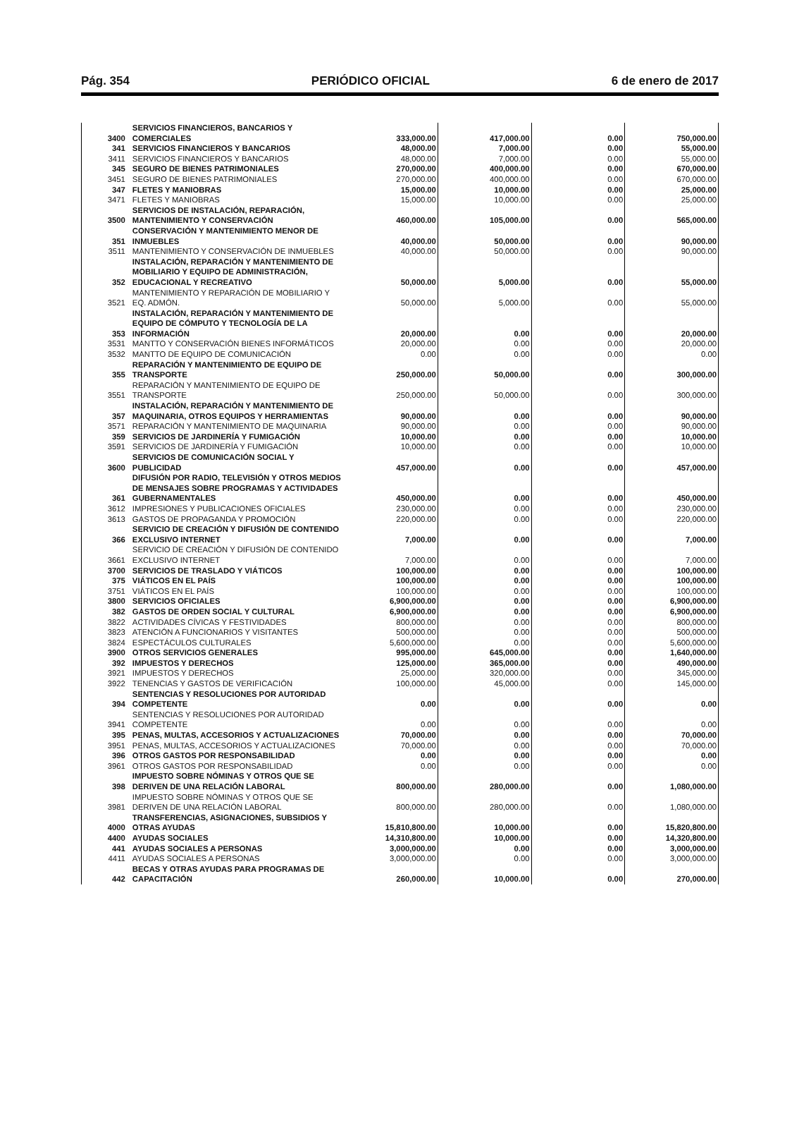Pág. 354 PERIÓDICO OFICIAL 6 de enero de 2017
| 3400 | SERVICIOS FINANCIEROS, BANCARIOS Y COMERCIALES | 333,000.00 | 417,000.00 | 0.00 | 750,000.00 |
| 341 | SERVICIOS FINANCIEROS Y BANCARIOS | 48,000.00 | 7,000.00 | 0.00 | 55,000.00 |
| 3411 | SERVICIOS FINANCIEROS Y BANCARIOS | 48,000.00 | 7,000.00 | 0.00 | 55,000.00 |
| 345 | SEGURO DE BIENES PATRIMONIALES | 270,000.00 | 400,000.00 | 0.00 | 670,000.00 |
| 3451 | SEGURO DE BIENES PATRIMONIALES | 270,000.00 | 400,000.00 | 0.00 | 670,000.00 |
| 347 | FLETES Y MANIOBRAS | 15,000.00 | 10,000.00 | 0.00 | 25,000.00 |
| 3471 | FLETES Y MANIOBRAS | 15,000.00 | 10,000.00 | 0.00 | 25,000.00 |
| 3500 | SERVICIOS DE INSTALACIÓN, REPARACIÓN, MANTENIMIENTO Y CONSERVACIÓN | 460,000.00 | 105,000.00 | 0.00 | 565,000.00 |
| 351 | CONSERVACIÓN Y MANTENIMIENTO MENOR DE INMUEBLES | 40,000.00 | 50,000.00 | 0.00 | 90,000.00 |
| 3511 | MANTENIMIENTO Y CONSERVACIÓN DE INMUEBLES | 40,000.00 | 50,000.00 | 0.00 | 90,000.00 |
| 352 | INSTALACIÓN, REPARACIÓN Y MANTENIMIENTO DE MOBILIARIO Y EQUIPO DE ADMINISTRACIÓN, EDUCACIONAL Y RECREATIVO | 50,000.00 | 5,000.00 | 0.00 | 55,000.00 |
| 3521 | MANTENIMIENTO Y REPARACIÓN DE MOBILIARIO Y EQ. ADMÓN. | 50,000.00 | 5,000.00 | 0.00 | 55,000.00 |
| 353 | INSTALACIÓN, REPARACIÓN Y MANTENIMIENTO DE EQUIPO DE CÓMPUTO Y TECNOLOGÍA DE LA INFORMACIÓN | 20,000.00 | 0.00 | 0.00 | 20,000.00 |
| 3531 | MANTTO Y CONSERVACIÓN BIENES INFORMÁTICOS | 20,000.00 | 0.00 | 0.00 | 20,000.00 |
| 3532 | MANTTO DE EQUIPO DE COMUNICACIÓN | 0.00 | 0.00 | 0.00 | 0.00 |
| 355 | REPARACIÓN Y MANTENIMIENTO DE EQUIPO DE TRANSPORTE | 250,000.00 | 50,000.00 | 0.00 | 300,000.00 |
| 3551 | REPARACIÓN Y MANTENIMIENTO DE EQUIPO DE TRANSPORTE | 250,000.00 | 50,000.00 | 0.00 | 300,000.00 |
| 357 | INSTALACIÓN, REPARACIÓN Y MANTENIMIENTO DE MAQUINARIA, OTROS EQUIPOS Y HERRAMIENTAS | 90,000.00 | 0.00 | 0.00 | 90,000.00 |
| 3571 | REPARACIÓN Y MANTENIMIENTO DE MAQUINARIA | 90,000.00 | 0.00 | 0.00 | 90,000.00 |
| 359 | SERVICIOS DE JARDINERÍA Y FUMIGACIÓN | 10,000.00 | 0.00 | 0.00 | 10,000.00 |
| 3591 | SERVICIOS DE JARDINERÍA Y FUMIGACIÓN | 10,000.00 | 0.00 | 0.00 | 10,000.00 |
| 3600 | SERVICIOS DE COMUNICACIÓN SOCIAL Y PUBLICIDAD | 457,000.00 | 0.00 | 0.00 | 457,000.00 |
| 361 | DIFUSIÓN POR RADIO, TELEVISIÓN Y OTROS MEDIOS DE MENSAJES SOBRE PROGRAMAS Y ACTIVIDADES GUBERNAMENTALES | 450,000.00 | 0.00 | 0.00 | 450,000.00 |
| 3612 | IMPRESIONES Y PUBLICACIONES OFICIALES | 230,000.00 | 0.00 | 0.00 | 230,000.00 |
| 3613 | GASTOS DE PROPAGANDA Y PROMOCIÓN | 220,000.00 | 0.00 | 0.00 | 220,000.00 |
| 366 | SERVICIO DE CREACIÓN Y DIFUSIÓN DE CONTENIDO EXCLUSIVO INTERNET | 7,000.00 | 0.00 | 0.00 | 7,000.00 |
| 3661 | SERVICIO DE CREACIÓN Y DIFUSIÓN DE CONTENIDO EXCLUSIVO INTERNET | 7,000.00 | 0.00 | 0.00 | 7,000.00 |
| 3700 | SERVICIOS DE TRASLADO Y VIÁTICOS | 100,000.00 | 0.00 | 0.00 | 100,000.00 |
| 375 | VIÁTICOS EN EL PAÍS | 100,000.00 | 0.00 | 0.00 | 100,000.00 |
| 3751 | VIÁTICOS EN EL PAÍS | 100,000.00 | 0.00 | 0.00 | 100,000.00 |
| 3800 | SERVICIOS OFICIALES | 6,900,000.00 | 0.00 | 0.00 | 6,900,000.00 |
| 382 | GASTOS DE ORDEN SOCIAL Y CULTURAL | 6,900,000.00 | 0.00 | 0.00 | 6,900,000.00 |
| 3822 | ACTIVIDADES CÍVICAS Y FESTIVIDADES | 800,000.00 | 0.00 | 0.00 | 800,000.00 |
| 3823 | ATENCIÓN A FUNCIONARIOS Y VISITANTES | 500,000.00 | 0.00 | 0.00 | 500,000.00 |
| 3824 | ESPECTÁCULOS CULTURALES | 5,600,000.00 | 0.00 | 0.00 | 5,600,000.00 |
| 3900 | OTROS SERVICIOS GENERALES | 995,000.00 | 645,000.00 | 0.00 | 1,640,000.00 |
| 392 | IMPUESTOS Y DERECHOS | 125,000.00 | 365,000.00 | 0.00 | 490,000.00 |
| 3921 | IMPUESTOS Y DERECHOS | 25,000.00 | 320,000.00 | 0.00 | 345,000.00 |
| 3922 | TENENCIAS Y GASTOS DE VERIFICACIÓN | 100,000.00 | 45,000.00 | 0.00 | 145,000.00 |
| 394 | SENTENCIAS Y RESOLUCIONES POR AUTORIDAD COMPETENTE | 0.00 | 0.00 | 0.00 | 0.00 |
| 3941 | SENTENCIAS Y RESOLUCIONES POR AUTORIDAD COMPETENTE | 0.00 | 0.00 | 0.00 | 0.00 |
| 395 | PENAS, MULTAS, ACCESORIOS Y ACTUALIZACIONES | 70,000.00 | 0.00 | 0.00 | 70,000.00 |
| 3951 | PENAS, MULTAS, ACCESORIOS Y ACTUALIZACIONES | 70,000.00 | 0.00 | 0.00 | 70,000.00 |
| 396 | OTROS GASTOS POR RESPONSABILIDAD | 0.00 | 0.00 | 0.00 | 0.00 |
| 3961 | OTROS GASTOS POR RESPONSABILIDAD | 0.00 | 0.00 | 0.00 | 0.00 |
| 398 | IMPUESTO SOBRE NÓMINAS Y OTROS QUE SE DERIVEN DE UNA RELACIÓN LABORAL | 800,000.00 | 280,000.00 | 0.00 | 1,080,000.00 |
| 3981 | IMPUESTO SOBRE NÓMINAS Y OTROS QUE SE DERIVEN DE UNA RELACIÓN LABORAL | 800,000.00 | 280,000.00 | 0.00 | 1,080,000.00 |
| 4000 | TRANSFERENCIAS, ASIGNACIONES, SUBSIDIOS Y OTRAS AYUDAS | 15,810,800.00 | 10,000.00 | 0.00 | 15,820,800.00 |
| 4400 | AYUDAS SOCIALES | 14,310,800.00 | 10,000.00 | 0.00 | 14,320,800.00 |
| 441 | AYUDAS SOCIALES A PERSONAS | 3,000,000.00 | 0.00 | 0.00 | 3,000,000.00 |
| 4411 | AYUDAS SOCIALES A PERSONAS | 3,000,000.00 | 0.00 | 0.00 | 3,000,000.00 |
| 442 | BECAS Y OTRAS AYUDAS PARA PROGRAMAS DE CAPACITACIÓN | 260,000.00 | 10,000.00 | 0.00 | 270,000.00 |